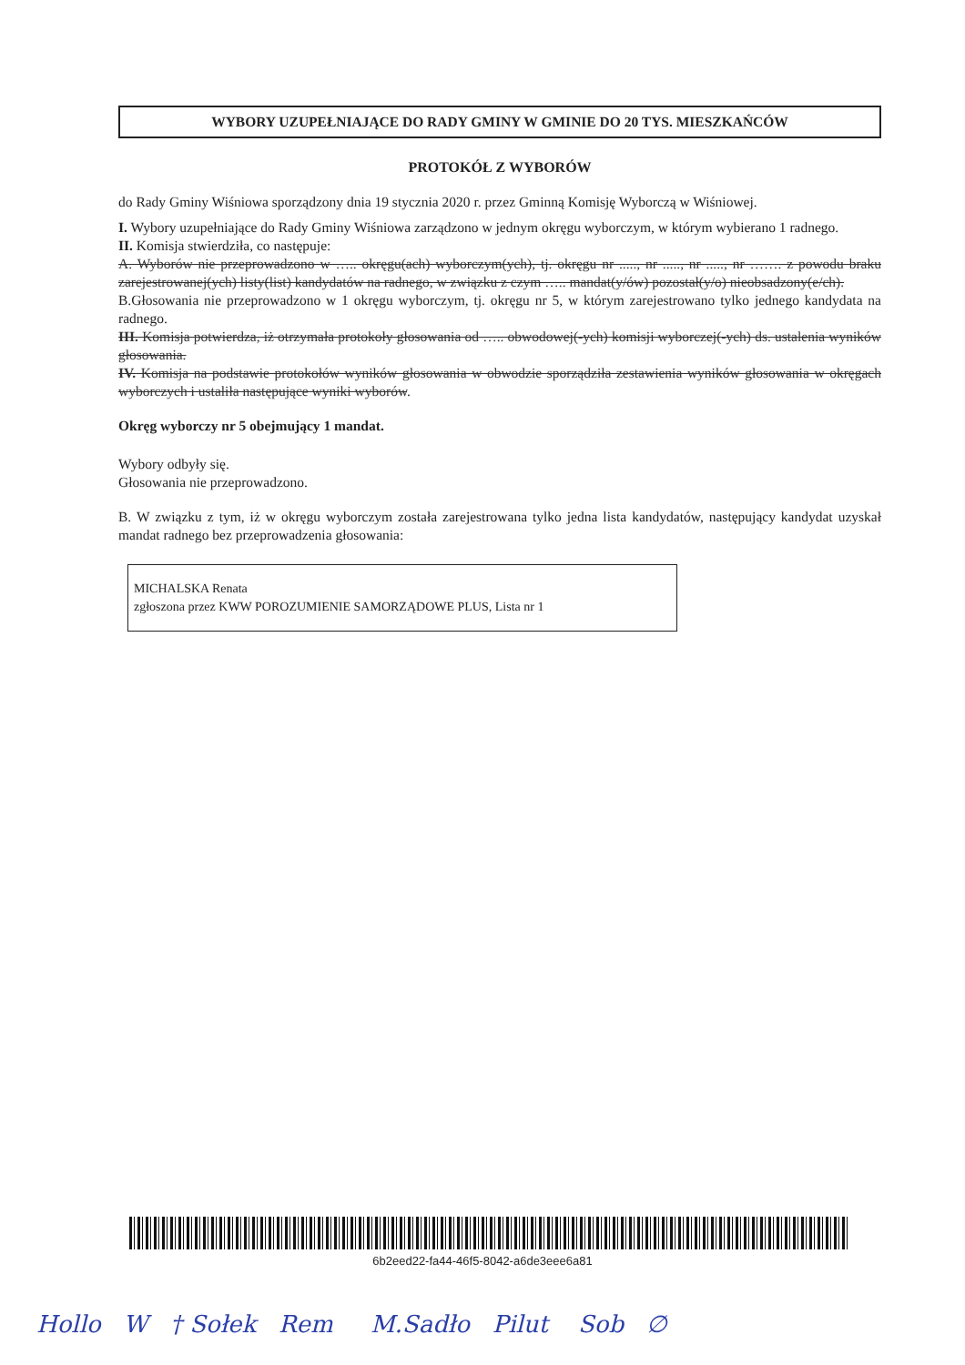WYBORY UZUPEŁNIAJĄCE DO RADY GMINY W GMINIE DO 20 TYS. MIESZKAŃCÓW
PROTOKÓŁ Z WYBORÓW
do Rady Gminy Wiśniowa sporządzony dnia 19 stycznia 2020 r. przez Gminną Komisję Wyborczą w Wiśniowej.
I. Wybory uzupełniające do Rady Gminy Wiśniowa zarządzono w jednym okręgu wyborczym, w którym wybierano 1 radnego.
II. Komisja stwierdziła, co następuje:
A. Wyborów nie przeprowadzono w ….. okręgu(ach) wyborczym(ych), tj. okręgu nr ....., nr ....., nr ....., nr ……. z powodu braku zarejestrowanej(ych) listy(list) kandydatów na radnego, w związku z czym ….. mandat(y/ów) pozostał(y/o) nieobsadzony(e/ch).
B.Głosowania nie przeprowadzono w 1 okręgu wyborczym, tj. okręgu nr 5, w którym zarejestrowano tylko jednego kandydata na radnego.
III. Komisja potwierdza, iż otrzymała protokoły głosowania od ….. obwodowej(-ych) komisji wyborczej(-ych) ds. ustalenia wyników głosowania.
IV. Komisja na podstawie protokołów wyników głosowania w obwodzie sporządziła zestawienia wyników głosowania w okręgach wyborczych i ustaliła następujące wyniki wyborów.
Okręg wyborczy nr 5 obejmujący 1 mandat.
Wybory odbyły się.
Głosowania nie przeprowadzono.
B. W związku z tym, iż w okręgu wyborczym została zarejestrowana tylko jedna lista kandydatów, następujący kandydat uzyskał mandat radnego bez przeprowadzenia głosowania:
MICHALSKA Renata
zgłoszona przez KWW POROZUMIENIE SAMORZĄDOWE PLUS, Lista nr 1
6b2eed22-fa44-46f5-8042-a6de3eee6a81
Hollo W † Sołek Rem M.Sadło Pilut Sob ∅